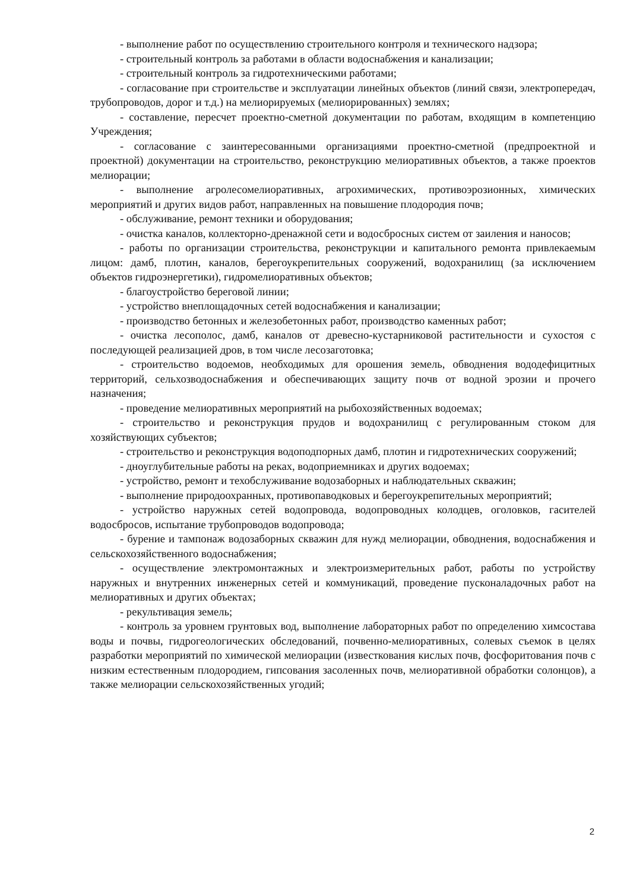- выполнение работ по осуществлению строительного контроля и технического надзора;
- строительный контроль за работами в области водоснабжения и канализации;
- строительный контроль за гидротехническими работами;
- согласование при строительстве и эксплуатации линейных объектов (линий связи, электропередач, трубопроводов, дорог и т.д.) на мелиорируемых (мелиорированных) землях;
- составление, пересчет проектно-сметной документации по работам, входящим в компетенцию Учреждения;
- согласование с заинтересованными организациями проектно-сметной (предпроектной и проектной) документации на строительство, реконструкцию мелиоративных объектов, а также проектов мелиорации;
- выполнение агролесомелиоративных, агрохимических, противоэрозионных, химических мероприятий и других видов работ, направленных на повышение плодородия почв;
- обслуживание, ремонт техники и оборудования;
- очистка каналов, коллекторно-дренажной сети и водосбросных систем от заиления и наносов;
- работы по организации строительства, реконструкции и капитального ремонта привлекаемым лицом: дамб, плотин, каналов, берегоукрепительных сооружений, водохранилищ (за исключением объектов гидроэнергетики), гидромелиоративных объектов;
- благоустройство береговой линии;
- устройство внеплощадочных сетей водоснабжения и канализации;
- производство бетонных и железобетонных работ, производство каменных работ;
- очистка лесополос, дамб, каналов от древесно-кустарниковой растительности и сухостоя с последующей реализацией дров, в том числе лесозаготовка;
- строительство водоемов, необходимых для орошения земель, обводнения вододефицитных территорий, сельхозводоснабжения и обеспечивающих защиту почв от водной эрозии и прочего назначения;
- проведение мелиоративных мероприятий на рыбохозяйственных водоемах;
- строительство и реконструкция прудов и водохранилищ с регулированным стоком для хозяйствующих субъектов;
- строительство и реконструкция водоподпорных дамб, плотин и гидротехнических сооружений;
- дноуглубительные работы на реках, водоприемниках и других водоемах;
- устройство, ремонт и техобслуживание водозаборных и наблюдательных скважин;
- выполнение природоохранных, противопаводковых и берегоукрепительных мероприятий;
- устройство наружных сетей водопровода, водопроводных колодцев, оголовков, гасителей водосбросов, испытание трубопроводов водопровода;
- бурение и тампонаж водозаборных скважин для нужд мелиорации, обводнения, водоснабжения и сельскохозяйственного водоснабжения;
- осуществление электромонтажных и электроизмерительных работ, работы по устройству наружных и внутренних инженерных сетей и коммуникаций, проведение пусконаладочных работ на мелиоративных и других объектах;
- рекультивация земель;
- контроль за уровнем грунтовых вод, выполнение лабораторных работ по определению химсостава воды и почвы, гидрогеологических обследований, почвенно-мелиоративных, солевых съемок в целях разработки мероприятий по химической мелиорации (известкования кислых почв, фосфоритования почв с низким естественным плодородием, гипсования засоленных почв, мелиоративной обработки солонцов), а также мелиорации сельскохозяйственных угодий;
2